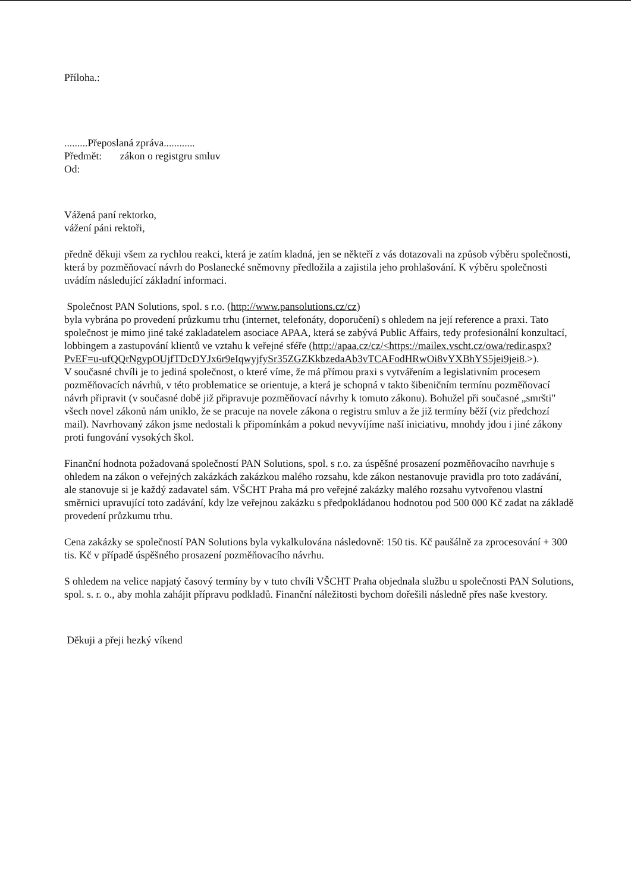Příloha.:
.........Přeposlaná zpráva............
Předmět: zákon o registgru smluv
Od:
Vážená paní rektorko,
vážení páni rektoři,
předně děkuji všem za rychlou reakci, která je zatím kladná, jen se někteří z vás dotazovali na způsob výběru společnosti, která by pozměňovací návrh do Poslanecké sněmovny předložila a zajistila jeho prohlašování. K výběru společnosti uvádím následující základní informaci.
Společnost PAN Solutions, spol. s r.o. (http://www.pansolutions.cz/cz)
byla vybrána po provedení průzkumu trhu (internet, telefonáty, doporučení) s ohledem na její reference a praxi. Tato společnost je mimo jiné také zakladatelem asociace APAA, která se zabývá Public Affairs, tedy profesionální konzultací, lobbingem a zastupování klientů ve vztahu k veřejné sféře (http://apaa.cz/cz/<https://mailex.vscht.cz/owa/redir.aspx?PvEF=u-ufQQrNgypOUjfTDcDYJx6r9eIqwyjfySr35ZGZKkbzedaAb3vTCAFodHRwOi8vYXBhYS5jei9jei8.>).
V současné chvíli je to jediná společnost, o které víme, že má přímou praxi s vytvářením a legislativním procesem pozměňovacích návrhů, v této problematice se orientuje, a která je schopná v takto šibeničním termínu pozměňovací návrh připravit (v současné době již připravuje pozměňovací návrhy k tomuto zákonu). Bohužel při současné „smršti" všech novel zákonů nám uniklo, že se pracuje na novele zákona o registru smluv a že již termíny běží (viz předchozí mail). Navrhovaný zákon jsme nedostali k připomínkám a pokud nevyvíjíme naší iniciativu, mnohdy jdou i jiné zákony proti fungování vysokých škol.
Finanční hodnota požadovaná společností PAN Solutions, spol. s r.o. za úspěšné prosazení pozměňovacího navrhuje s ohledem na zákon o veřejných zakázkách zakázkou malého rozsahu, kde zákon nestanovuje pravidla pro toto zadávání, ale stanovuje si je každý zadavatel sám. VŠCHT Praha má pro veřejné zakázky malého rozsahu vytvořenou vlastní směrnici upravující toto zadávání, kdy lze veřejnou zakázku s předpokládanou hodnotou pod 500 000 Kč zadat na základě provedení průzkumu trhu.
Cena zakázky se společností PAN Solutions byla vykalkulována následovně: 150 tis. Kč paušálně za zprocesování + 300 tis. Kč v případě úspěšného prosazení pozměňovacího návrhu.
S ohledem na velice napjatý časový termíny by v tuto chvíli VŠCHT Praha objednala službu u společnosti PAN Solutions, spol. s. r. o., aby mohla zahájit přípravu podkladů. Finanční náležitosti bychom dořešili následně přes naše kvestory.
Děkuji a přeji hezký víkend